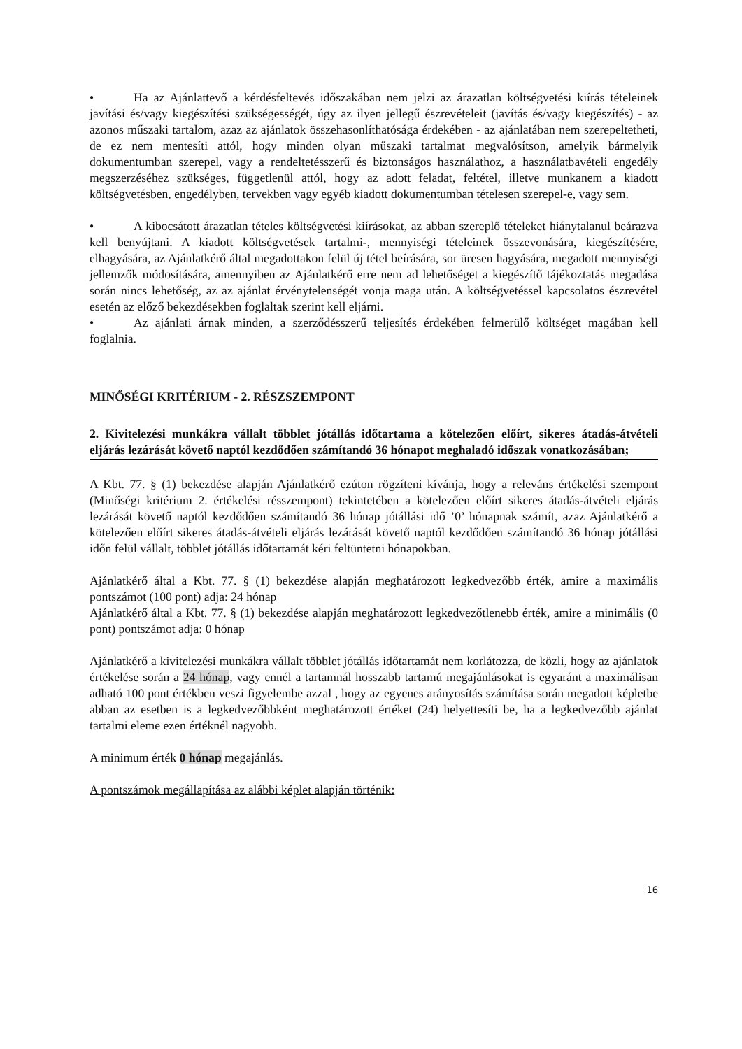• Ha az Ajánlattevő a kérdésfeltevés időszakában nem jelzi az árazatlan költségvetési kiírás tételeinek javítási és/vagy kiegészítési szükségességét, úgy az ilyen jellegű észrevételeit (javítás és/vagy kiegészítés) - az azonos műszaki tartalom, azaz az ajánlatok összehasonlíthatósága érdekében - az ajánlatában nem szerepeltetheti, de ez nem mentesíti attól, hogy minden olyan műszaki tartalmat megvalósítson, amelyik bármelyik dokumentumban szerepel, vagy a rendeltetésszerű és biztonságos használathoz, a használatbavételi engedély megszerzéséhez szükséges, függetlenül attól, hogy az adott feladat, feltétel, illetve munkanem a kiadott költségvetésben, engedélyben, tervekben vagy egyéb kiadott dokumentumban tételesen szerepel-e, vagy sem.
• A kibocsátott árazatlan tételes költségvetési kiírásokat, az abban szereplő tételeket hiánytalanul beárazva kell benyújtani. A kiadott költségvetések tartalmi-, mennyiségi tételeinek összevonására, kiegészítésére, elhagyására, az Ajánlatkérő által megadottakon felül új tétel beírására, sor üresen hagyására, megadott mennyiségi jellemzők módosítására, amennyiben az Ajánlatkérő erre nem ad lehetőséget a kiegészítő tájékoztatás megadása során nincs lehetőség, az az ajánlat érvénytelenségét vonja maga után. A költségvetéssel kapcsolatos észrevétel esetén az előző bekezdésekben foglaltak szerint kell eljárni.
• Az ajánlati árnak minden, a szerződésszerű teljesítés érdekében felmerülő költséget magában kell foglalnia.
MINŐSÉGI KRITÉRIUM - 2. RÉSZSZEMPONT
2. Kivitelezési munkákra vállalt többlet jótállás időtartama a kötelezően előírt, sikeres átadás-átvételi eljárás lezárását követő naptól kezdődően számítandó 36 hónapot meghaladó időszak vonatkozásában;
A Kbt. 77. § (1) bekezdése alapján Ajánlatkérő ezúton rögzíteni kívánja, hogy a releváns értékelési szempont (Minőségi kritérium 2. értékelési résszempont) tekintetében a kötelezően előírt sikeres átadás-átvételi eljárás lezárását követő naptól kezdődően számítandó 36 hónap jótállási idő ’0’ hónapnak számít, azaz Ajánlatkérő a kötelezően előírt sikeres átadás-átvételi eljárás lezárását követő naptól kezdődően számítandó 36 hónap jótállási időn felül vállalt, többlet jótállás időtartamát kéri feltüntetni hónapokban.
Ajánlatkérő által a Kbt. 77. § (1) bekezdése alapján meghatározott legkedvezőbb érték, amire a maximális pontszámot (100 pont) adja: 24 hónap
Ajánlatkérő által a Kbt. 77. § (1) bekezdése alapján meghatározott legkedvezőtlenebb érték, amire a minimális (0 pont) pontszámot adja: 0 hónap
Ajánlatkérő a kivitelezési munkákra vállalt többlet jótállás időtartamát nem korlátozza, de közli, hogy az ajánlatok értékelése során a 24 hónap, vagy ennél a tartamnál hosszabb tartamú megajánlásokat is egyaránt a maximálisan adható 100 pont értékben veszi figyelembe azzal , hogy az egyenes arányosítás számítása során megadott képletbe abban az esetben is a legkedvezőbbként meghatározott értéket (24) helyettesíti be, ha a legkedvezőbb ajánlat tartalmi eleme ezen értéknél nagyobb.
A minimum érték 0 hónap megajánlás.
A pontszámok megállapítása az alábbi képlet alapján történik:
16